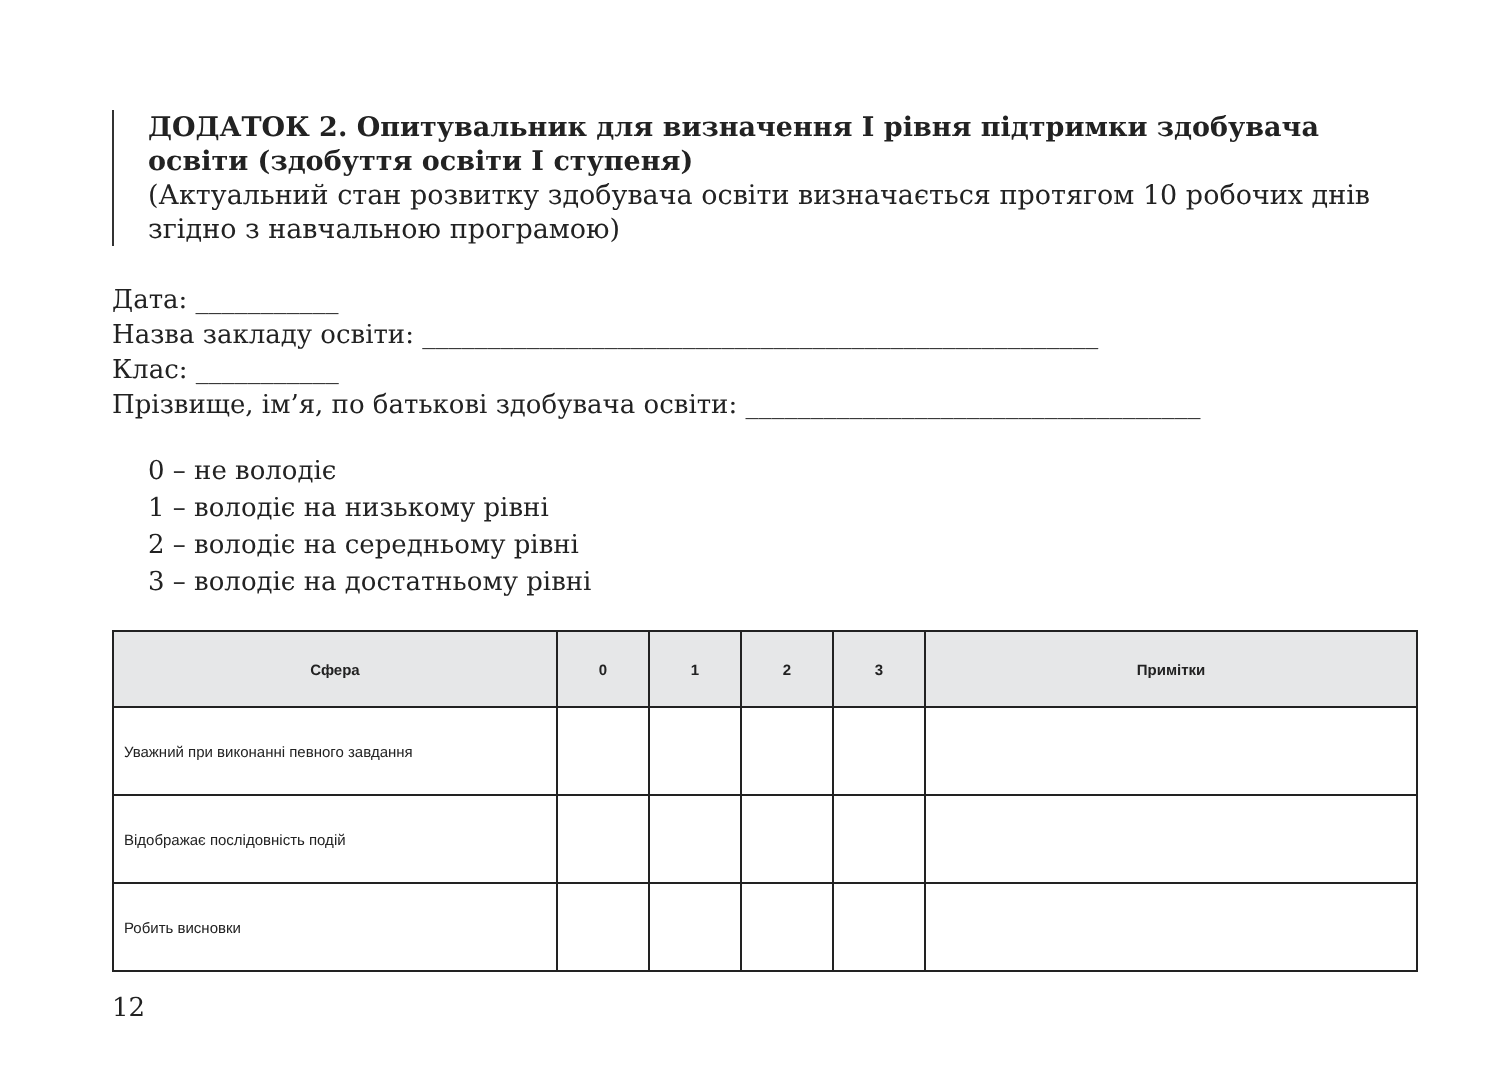ДОДАТОК 2. Опитувальник для визначення І рівня підтримки здобувача освіти (здобуття освіти І ступеня)
(Актуальний стан розвитку здобувача освіти визначається протягом 10 робочих днів згідно з навчальною програмою)
Дата: ___________
Назва закладу освіти: ____________________________________________________
Клас: ___________
Прізвище, ім’я, по батькові здобувача освіти: ___________________________________
0 – не володіє
1 – володіє на низькому рівні
2 – володіє на середньому рівні
3 – володіє на достатньому рівні
| Сфера | 0 | 1 | 2 | 3 | Примітки |
| --- | --- | --- | --- | --- | --- |
| Уважний при виконанні певного завдання | | | | | |
| Відображає послідовність подій | | | | | |
| Робить висновки | | | | | |
12